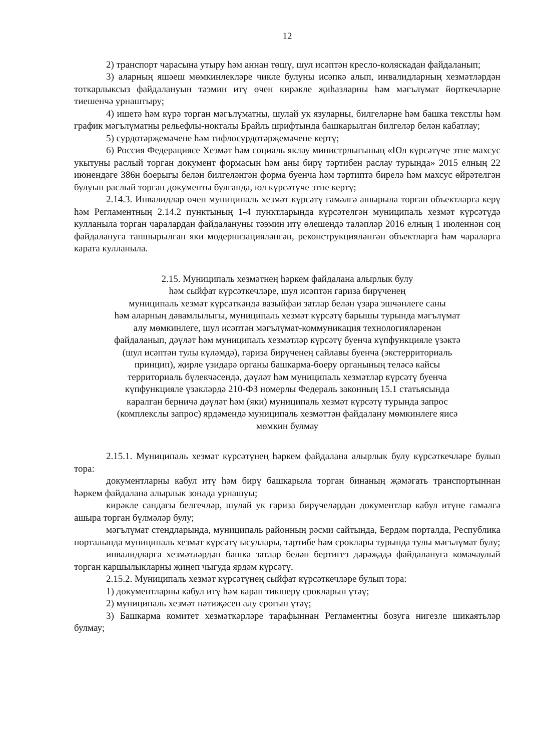12
2) транспорт чарасына утыру һәм аннан төшү, шул исәптән кресло-коляскадан файдаланып;
3) аларның яшәеш мөмкинлекләре чикле булуны исәпкә алып, инвалидларның хезмәтләрдән тоткарлыксыз файдалануын тәэмин итү өчен кирәкле җиһазларны һәм мәгълүмат йөрткечләрне тиешенчә урнаштыру;
4) ишетә һәм күрә торган мәгълүматны, шулай ук язуларны, билгеләрне һәм башка текстлы һәм график мәгълүматны рельефлы-нокталы Брайль шрифтында башкарылган билгеләр белән кабатлау;
5) сурдотәрҗемәчене һәм тифлосурдотәрҗемәчене кертү;
6) Россия Федерациясе Хезмәт һәм социаль яклау министрлыгының «Юл күрсәтүче этне махсус укытуны раслый торган документ формасын һәм аны бирү тәртибен раслау турында» 2015 елның 22 июнендәге 386н боерыгы белән билгеләнгән форма буенча һәм тәртиптә бирелә һәм махсус өйрәтелгән булуын раслый торган документы булганда, юл күрсәтүче этне кертү;
2.14.3. Инвалидлар өчен муниципаль хезмәт күрсәтү гамәлгә ашырыла торган объектларга керү һәм Регламентның 2.14.2 пунктының 1-4 пунктларында күрсәтелгән муниципаль хезмәт күрсәтүдә кулланыла торган чаралардан файдалануны тәэмин итү өлешендә таләпләр 2016 елның 1 июленнән соң файдалануга тапшырылган яки модернизацияләнгән, реконструкцияләнгән объектларга һәм чараларга карата кулланыла.
2.15. Муниципаль хезмәтнең һәркем файдалана алырлык булу
һәм сыйфат күрсәткечләре, шул исәптән гариза бирүченең
муниципаль хезмәт күрсәткәндә вазыйфаи затлар белән үзара эшчәнлеге саны
һәм аларның дәвамлылыгы, муниципаль хезмәт күрсәтү барышы турында мәгълүмат
алу мөмкинлеге, шул исәптән мәгълүмат-коммуникация технологияләренән
файдаланып, дәүләт һәм муниципаль хезмәтләр күрсәтү буенча күпфункцияле үзәктә
(шул исәптән тулы күләмдә), гариза бирүченең сайлавы буенча (экстерриториаль
принцип), җирле үзидарә органы башкарма-боеру органының теләсә кайсы
территориаль бүлекчәсендә, дәүләт һәм муниципаль хезмәтләр күрсәтү буенча
күпфункцияле үзәкләрдә 210-ФЗ номерлы Федераль законның 15.1 статьясында
каралган берничә дәүләт һәм (яки) муниципаль хезмәт күрсәтү турында запрос
(комплекслы запрос) ярдәмендә муниципаль хезмәттән файдалану мөмкинлеге яисә
мөмкин булмау
2.15.1. Муниципаль хезмәт күрсәтүнең һәркем файдалана алырлык булу күрсәткечләре булып тора:
документларны кабул итү һәм бирү башкарыла торган бинаның җәмәгать транспортыннан һәркем файдалана алырлык зонада урнашуы;
кирәкле сандагы белгечләр, шулай ук гариза бирүчеләрдән документлар кабул итүне гамәлгә ашыра торган бүлмәләр булу;
мәгълүмат стендларында, муниципаль районның рәсми сайтында, Бердәм порталда, Республика порталында муниципаль хезмәт күрсәтү ысуллары, тәртибе һәм сроклары турында тулы мәгълүмат булу;
инвалидларга хезмәтләрдән башка затлар белән бертигез дәрәҗәдә файдалануга комачаулый торган каршылыкларны җиңеп чыгуда ярдәм күрсәтү.
2.15.2. Муниципаль хезмәт күрсәтүнең сыйфат күрсәткечләре булып тора:
1) документларны кабул итү һәм карап тикшерү срокларын үтәү;
2) муниципаль хезмәт нәтиҗәсен алу срогын үтәү;
3) Башкарма комитет хезмәткәрләре тарафыннан Регламентны бозуга нигезле шикаятьләр булмау;